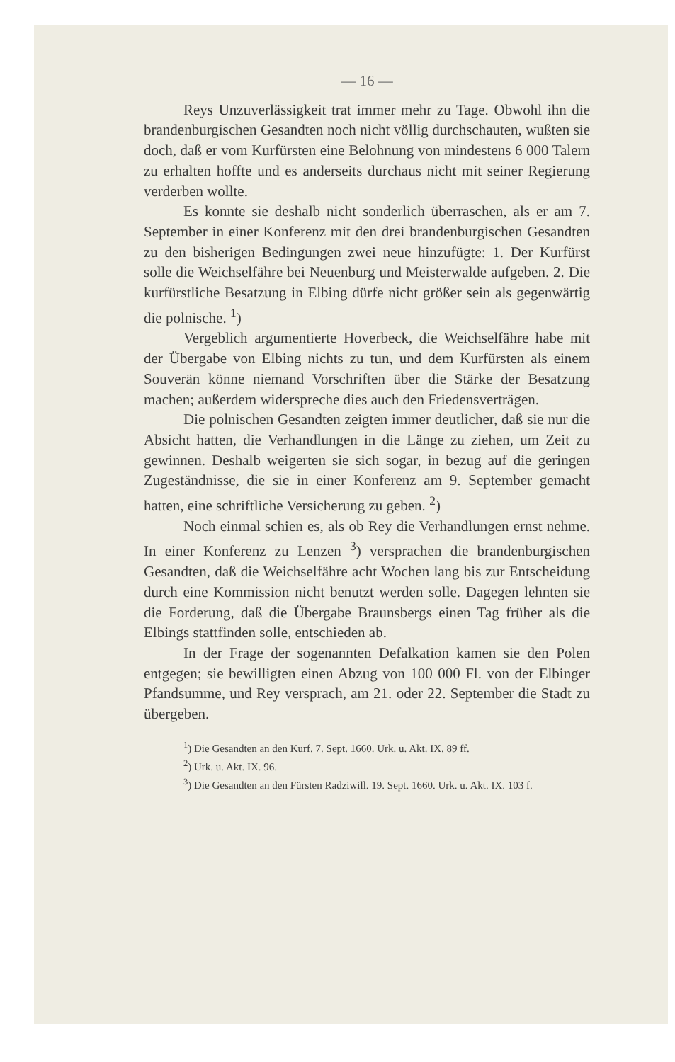— 16 —
Reys Unzuverlässigkeit trat immer mehr zu Tage. Obwohl ihn die brandenburgischen Gesandten noch nicht völlig durchschauten, wußten sie doch, daß er vom Kurfürsten eine Belohnung von mindestens 6 000 Talern zu erhalten hoffte und es anderseits durchaus nicht mit seiner Regierung verderben wollte.
Es konnte sie deshalb nicht sonderlich überraschen, als er am 7. September in einer Konferenz mit den drei brandenburgischen Gesandten zu den bisherigen Bedingungen zwei neue hinzufügte: 1. Der Kurfürst solle die Weichselfähre bei Neuenburg und Meisterwalde aufgeben. 2. Die kurfürstliche Besatzung in Elbing dürfe nicht größer sein als gegenwärtig die polnische. <sup>1</sup>)
Vergeblich argumentierte Hoverbeck, die Weichselfähre habe mit der Übergabe von Elbing nichts zu tun, und dem Kurfürsten als einem Souverän könne niemand Vorschriften über die Stärke der Besatzung machen; außerdem widerspreche dies auch den Friedensverträgen.
Die polnischen Gesandten zeigten immer deutlicher, daß sie nur die Absicht hatten, die Verhandlungen in die Länge zu ziehen, um Zeit zu gewinnen. Deshalb weigerten sie sich sogar, in bezug auf die geringen Zugeständnisse, die sie in einer Konferenz am 9. September gemacht hatten, eine schriftliche Versicherung zu geben. <sup>2</sup>)
Noch einmal schien es, als ob Rey die Verhandlungen ernst nehme. In einer Konferenz zu Lenzen <sup>3</sup>) versprachen die brandenburgischen Gesandten, daß die Weichselfähre acht Wochen lang bis zur Entscheidung durch eine Kommission nicht benutzt werden solle. Dagegen lehnten sie die Forderung, daß die Übergabe Braunsbergs einen Tag früher als die Elbings stattfinden solle, entschieden ab.
In der Frage der sogenannten Defalkation kamen sie den Polen entgegen; sie bewilligten einen Abzug von 100 000 Fl. von der Elbinger Pfandsumme, und Rey versprach, am 21. oder 22. September die Stadt zu übergeben.
<sup>1</sup>) Die Gesandten an den Kurf. 7. Sept. 1660. Urk. u. Akt. IX. 89 ff.
<sup>2</sup>) Urk. u. Akt. IX. 96.
<sup>3</sup>) Die Gesandten an den Fürsten Radziwill. 19. Sept. 1660. Urk. u. Akt. IX. 103 f.